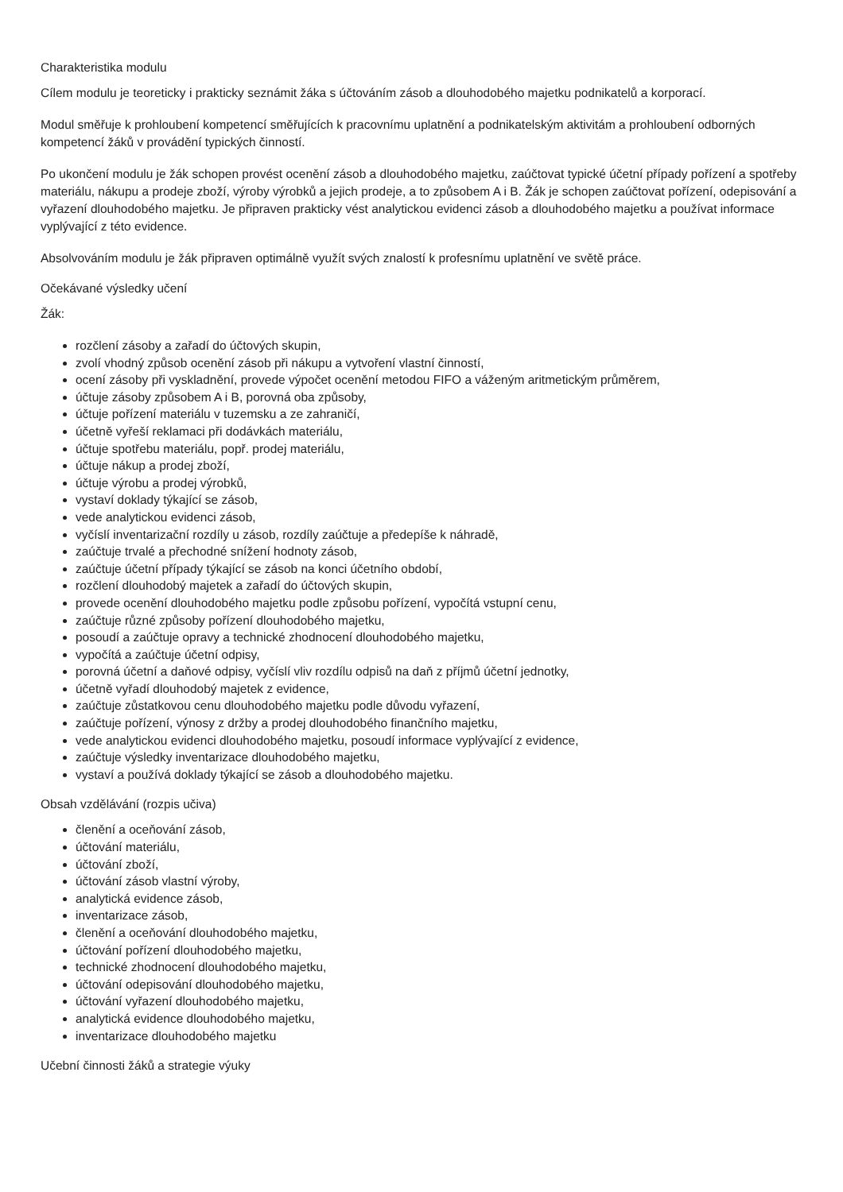Charakteristika modulu
Cílem modulu je teoreticky i prakticky seznámit žáka s účtováním zásob a dlouhodobého majetku podnikatelů a korporací.
Modul směřuje k prohloubení kompetencí směřujících k pracovnímu uplatnění a podnikatelským aktivitám a prohloubení odborných kompetencí žáků v provádění typických činností.
Po ukončení modulu je žák schopen provést ocenění zásob a dlouhodobého majetku, zaúčtovat typické účetní případy pořízení a spotřeby materiálu, nákupu a prodeje zboží, výroby výrobků a jejich prodeje, a to způsobem A i B. Žák je schopen zaúčtovat pořízení, odepisování a vyřazení dlouhodobého majetku. Je připraven prakticky vést analytickou evidenci zásob a dlouhodobého majetku a používat informace vyplývající z této evidence.
Absolvováním modulu je žák připraven optimálně využít svých znalostí k profesnímu uplatnění ve světě práce.
Očekávané výsledky učení
Žák:
rozčlení zásoby a zařadí do účtových skupin,
zvolí vhodný způsob ocenění zásob při nákupu a vytvoření vlastní činností,
ocení zásoby při vyskladnění, provede výpočet ocenění metodou FIFO a váženým aritmetickým průměrem,
účtuje zásoby způsobem A i B, porovná oba způsoby,
účtuje pořízení materiálu v tuzemsku a ze zahraničí,
účetně vyřeší reklamaci při dodávkách materiálu,
účtuje spotřebu materiálu, popř. prodej materiálu,
účtuje nákup a prodej zboží,
účtuje výrobu a prodej výrobků,
vystaví doklady týkající se zásob,
vede analytickou evidenci zásob,
vyčíslí inventarizační rozdíly u zásob, rozdíly zaúčtuje a předepíše k náhradě,
zaúčtuje trvalé a přechodné snížení hodnoty zásob,
zaúčtuje účetní případy týkající se zásob na konci účetního období,
rozčlení dlouhodobý majetek a zařadí do účtových skupin,
provede ocenění dlouhodobého majetku podle způsobu pořízení, vypočítá vstupní cenu,
zaúčtuje různé způsoby pořízení dlouhodobého majetku,
posoudí a zaúčtuje opravy a technické zhodnocení dlouhodobého majetku,
vypočítá a zaúčtuje účetní odpisy,
porovná účetní a daňové odpisy, vyčíslí vliv rozdílu odpisů na daň z příjmů účetní jednotky,
účetně vyřadí dlouhodobý majetek z evidence,
zaúčtuje zůstatkovou cenu dlouhodobého majetku podle důvodu vyřazení,
zaúčtuje pořízení, výnosy z držby a prodej dlouhodobého finančního majetku,
vede analytickou evidenci dlouhodobého majetku, posoudí informace vyplývající z evidence,
zaúčtuje výsledky inventarizace dlouhodobého majetku,
vystaví a používá doklady týkající se zásob a dlouhodobého majetku.
Obsah vzdělávání (rozpis učiva)
členění a oceňování zásob,
účtování materiálu,
účtování zboží,
účtování zásob vlastní výroby,
analytická evidence zásob,
inventarizace zásob,
členění a oceňování dlouhodobého majetku,
účtování pořízení dlouhodobého majetku,
technické zhodnocení dlouhodobého majetku,
účtování odepisování dlouhodobého majetku,
účtování vyřazení dlouhodobého majetku,
analytická evidence dlouhodobého majetku,
inventarizace dlouhodobého majetku
Učební činnosti žáků a strategie výuky